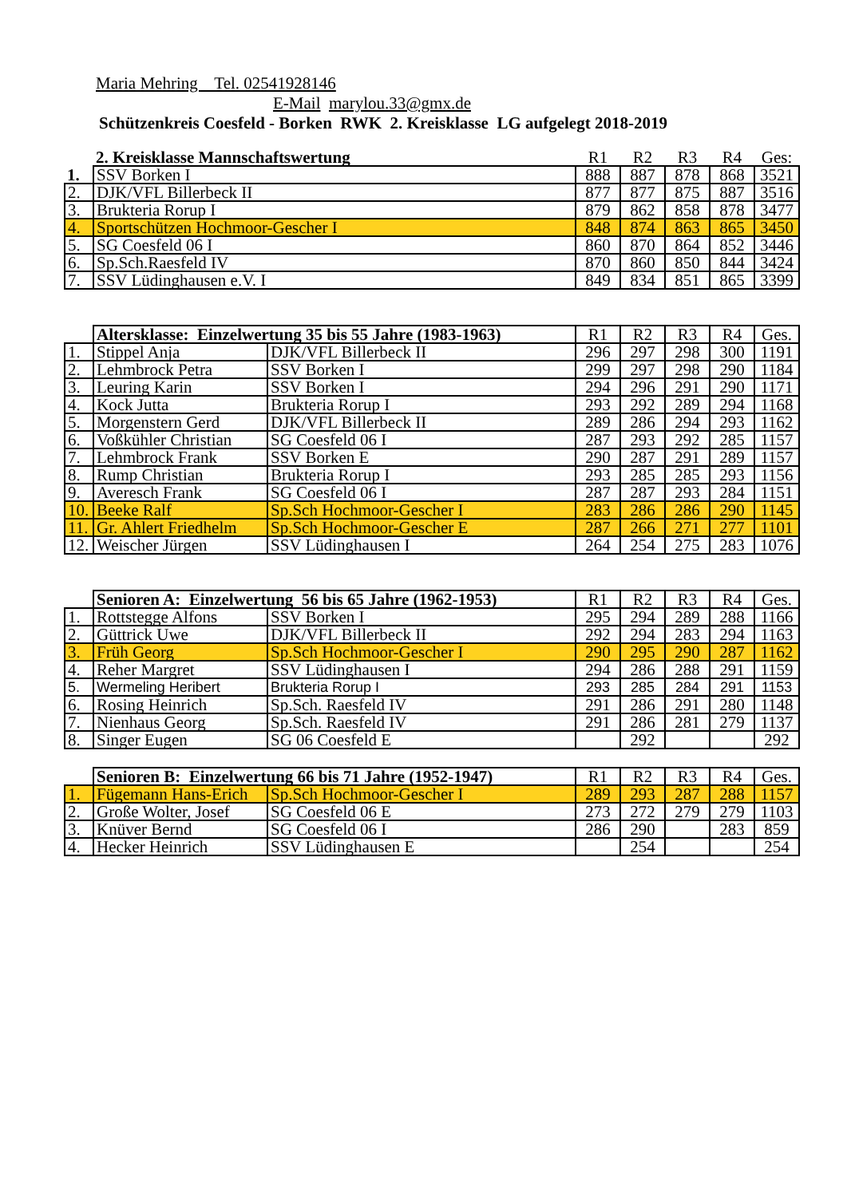Maria Mehring Tel. 02541928146
E-Mail marylou.33@gmx.de
Schützenkreis Coesfeld - Borken RWK 2. Kreisklasse LG aufgelegt 2018-2019
| | 2. Kreisklasse Mannschaftswertung | R1 | R2 | R3 | R4 | Ges: |
| 1. | SSV Borken I | 888 | 887 | 878 | 868 | 3521 |
| 2. | DJK/VFL Billerbeck II | 877 | 877 | 875 | 887 | 3516 |
| 3. | Brukteria Rorup I | 879 | 862 | 858 | 878 | 3477 |
| 4. | Sportschützen Hochmoor-Gescher I | 848 | 874 | 863 | 865 | 3450 |
| 5. | SG Coesfeld 06 I | 860 | 870 | 864 | 852 | 3446 |
| 6. | Sp.Sch.Raesfeld IV | 870 | 860 | 850 | 844 | 3424 |
| 7. | SSV Lüdinghausen e.V. I | 849 | 834 | 851 | 865 | 3399 |
| | Altersklasse: Einzelwertung 35 bis 55 Jahre (1983-1963) | | R1 | R2 | R3 | R4 | Ges. |
| 1. | Stippel Anja | DJK/VFL Billerbeck II | 296 | 297 | 298 | 300 | 1191 |
| 2. | Lehmbrock Petra | SSV Borken I | 299 | 297 | 298 | 290 | 1184 |
| 3. | Leuring Karin | SSV Borken I | 294 | 296 | 291 | 290 | 1171 |
| 4. | Kock Jutta | Brukteria Rorup I | 293 | 292 | 289 | 294 | 1168 |
| 5. | Morgenstern Gerd | DJK/VFL Billerbeck II | 289 | 286 | 294 | 293 | 1162 |
| 6. | Voßkühler Christian | SG Coesfeld 06 I | 287 | 293 | 292 | 285 | 1157 |
| 7. | Lehmbrock Frank | SSV Borken E | 290 | 287 | 291 | 289 | 1157 |
| 8. | Rump Christian | Brukteria Rorup I | 293 | 285 | 285 | 293 | 1156 |
| 9. | Averesch Frank | SG Coesfeld 06 I | 287 | 287 | 293 | 284 | 1151 |
| 10. | Beeke Ralf | Sp.Sch Hochmoor-Gescher I | 283 | 286 | 286 | 290 | 1145 |
| 11. | Gr. Ahlert Friedhelm | Sp.Sch Hochmoor-Gescher E | 287 | 266 | 271 | 277 | 1101 |
| 12. | Weischer Jürgen | SSV Lüdinghausen I | 264 | 254 | 275 | 283 | 1076 |
| | Senioren A: Einzelwertung 56 bis 65 Jahre (1962-1953) | | R1 | R2 | R3 | R4 | Ges. |
| 1. | Rottstegge Alfons | SSV Borken I | 295 | 294 | 289 | 288 | 1166 |
| 2. | Güttrick Uwe | DJK/VFL Billerbeck II | 292 | 294 | 283 | 294 | 1163 |
| 3. | Früh Georg | Sp.Sch Hochmoor-Gescher I | 290 | 295 | 290 | 287 | 1162 |
| 4. | Reher Margret | SSV Lüdinghausen I | 294 | 286 | 288 | 291 | 1159 |
| 5. | Wermeling Heribert | Brukteria Rorup I | 293 | 285 | 284 | 291 | 1153 |
| 6. | Rosing Heinrich | Sp.Sch. Raesfeld IV | 291 | 286 | 291 | 280 | 1148 |
| 7. | Nienhaus Georg | Sp.Sch. Raesfeld IV | 291 | 286 | 281 | 279 | 1137 |
| 8. | Singer Eugen | SG 06 Coesfeld E | | 292 | | | 292 |
| | Senioren B: Einzelwertung 66 bis 71 Jahre (1952-1947) | | R1 | R2 | R3 | R4 | Ges. |
| 1. | Fügemann Hans-Erich | Sp.Sch Hochmoor-Gescher I | 289 | 293 | 287 | 288 | 1157 |
| 2. | Große Wolter, Josef | SG Coesfeld 06 E | 273 | 272 | 279 | 279 | 1103 |
| 3. | Knüver Bernd | SG Coesfeld 06 I | 286 | 290 | | 283 | 859 |
| 4. | Hecker Heinrich | SSV Lüdinghausen E | | 254 | | | 254 |